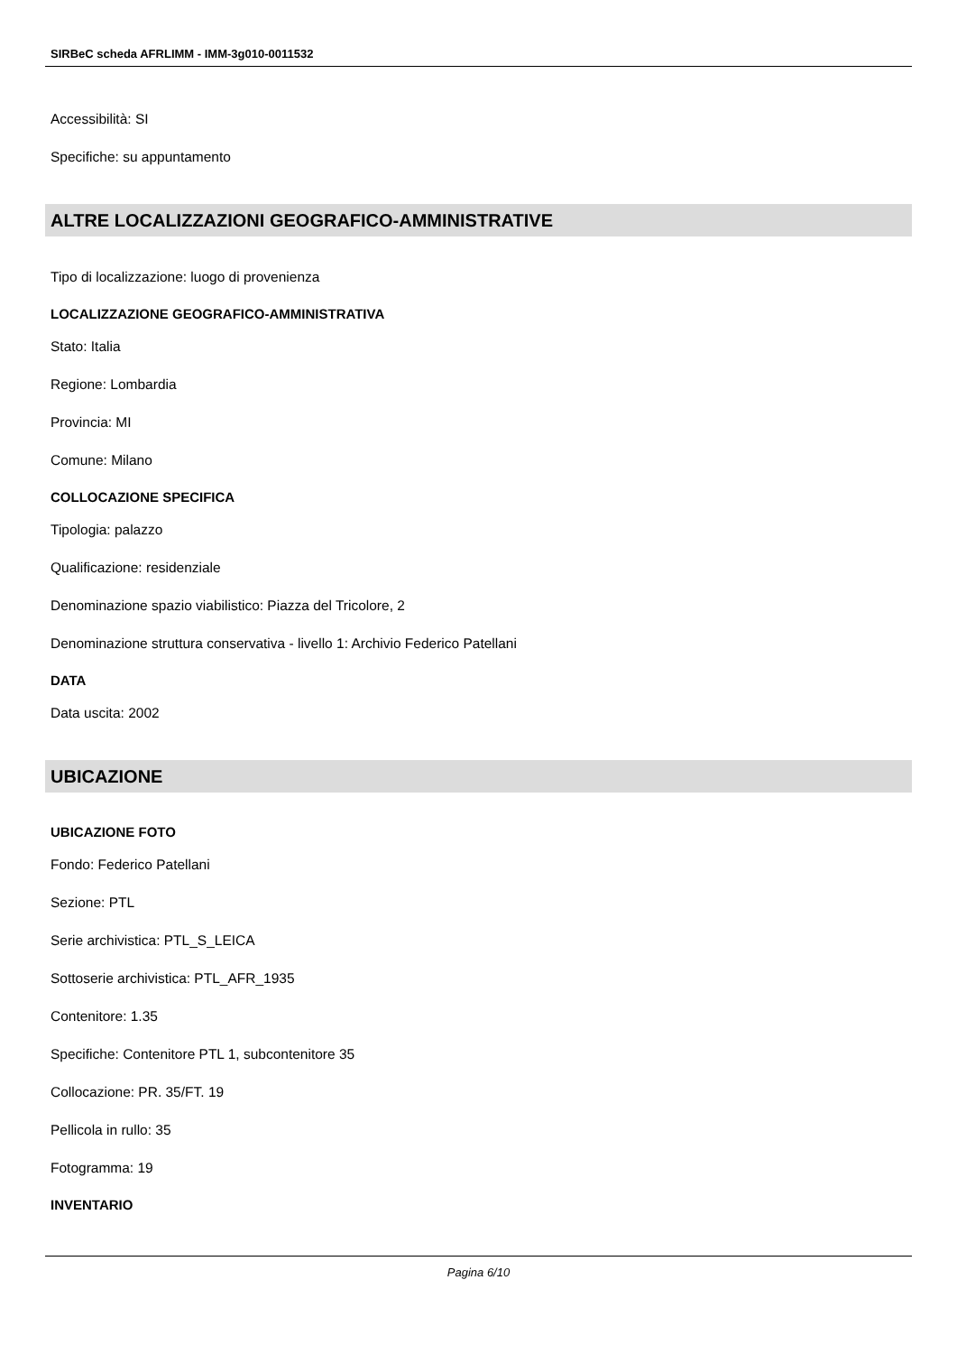SIRBeC scheda AFRLIMM - IMM-3g010-0011532
Accessibilità: SI
Specifiche: su appuntamento
ALTRE LOCALIZZAZIONI GEOGRAFICO-AMMINISTRATIVE
Tipo di localizzazione: luogo di provenienza
LOCALIZZAZIONE GEOGRAFICO-AMMINISTRATIVA
Stato: Italia
Regione: Lombardia
Provincia: MI
Comune: Milano
COLLOCAZIONE SPECIFICA
Tipologia: palazzo
Qualificazione: residenziale
Denominazione spazio viabilistico: Piazza del Tricolore, 2
Denominazione struttura conservativa - livello 1: Archivio Federico Patellani
DATA
Data uscita: 2002
UBICAZIONE
UBICAZIONE FOTO
Fondo: Federico Patellani
Sezione: PTL
Serie archivistica: PTL_S_LEICA
Sottoserie archivistica: PTL_AFR_1935
Contenitore: 1.35
Specifiche: Contenitore PTL 1, subcontenitore 35
Collocazione: PR. 35/FT. 19
Pellicola in rullo: 35
Fotogramma: 19
INVENTARIO
Pagina 6/10